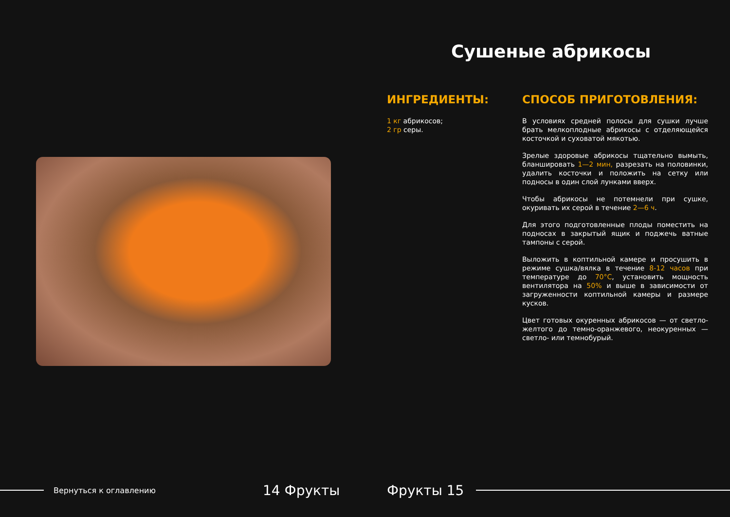Сушеные абрикосы
ИНГРЕДИЕНТЫ:
1 кг абрикосов;
2 гр серы.
СПОСОБ ПРИГОТОВЛЕНИЯ:
В условиях средней полосы для сушки лучше брать мелкоплодные абрикосы с отделяющейся косточкой и суховатой мякотью.
Зрелые здоровые абрикосы тщательно вымыть, бланшировать 1—2 мин, разрезать на половинки, удалить косточки и положить на сетку или подносы в один слой лунками вверх.
Чтобы абрикосы не потемнели при сушке, окуривать их серой в течение 2—6 ч.
Для этого подготовленные плоды поместить на подносах в закрытый ящик и поджечь ватные тампоны с серой.
Выложить в коптильной камере и просушить в режиме сушка/вялка в течение 8-12 часов при температуре до 70°C, установить мощность вентилятора на 50% и выше в зависимости от загруженности коптильной камеры и размере кусков.
Цвет готовых окуренных абрикосов — от светло-желтого до темно-оранжевого, неокуренных — светло- или темнобурый.
Вернуться к оглавлению 14 Фрукты Фрукты 15